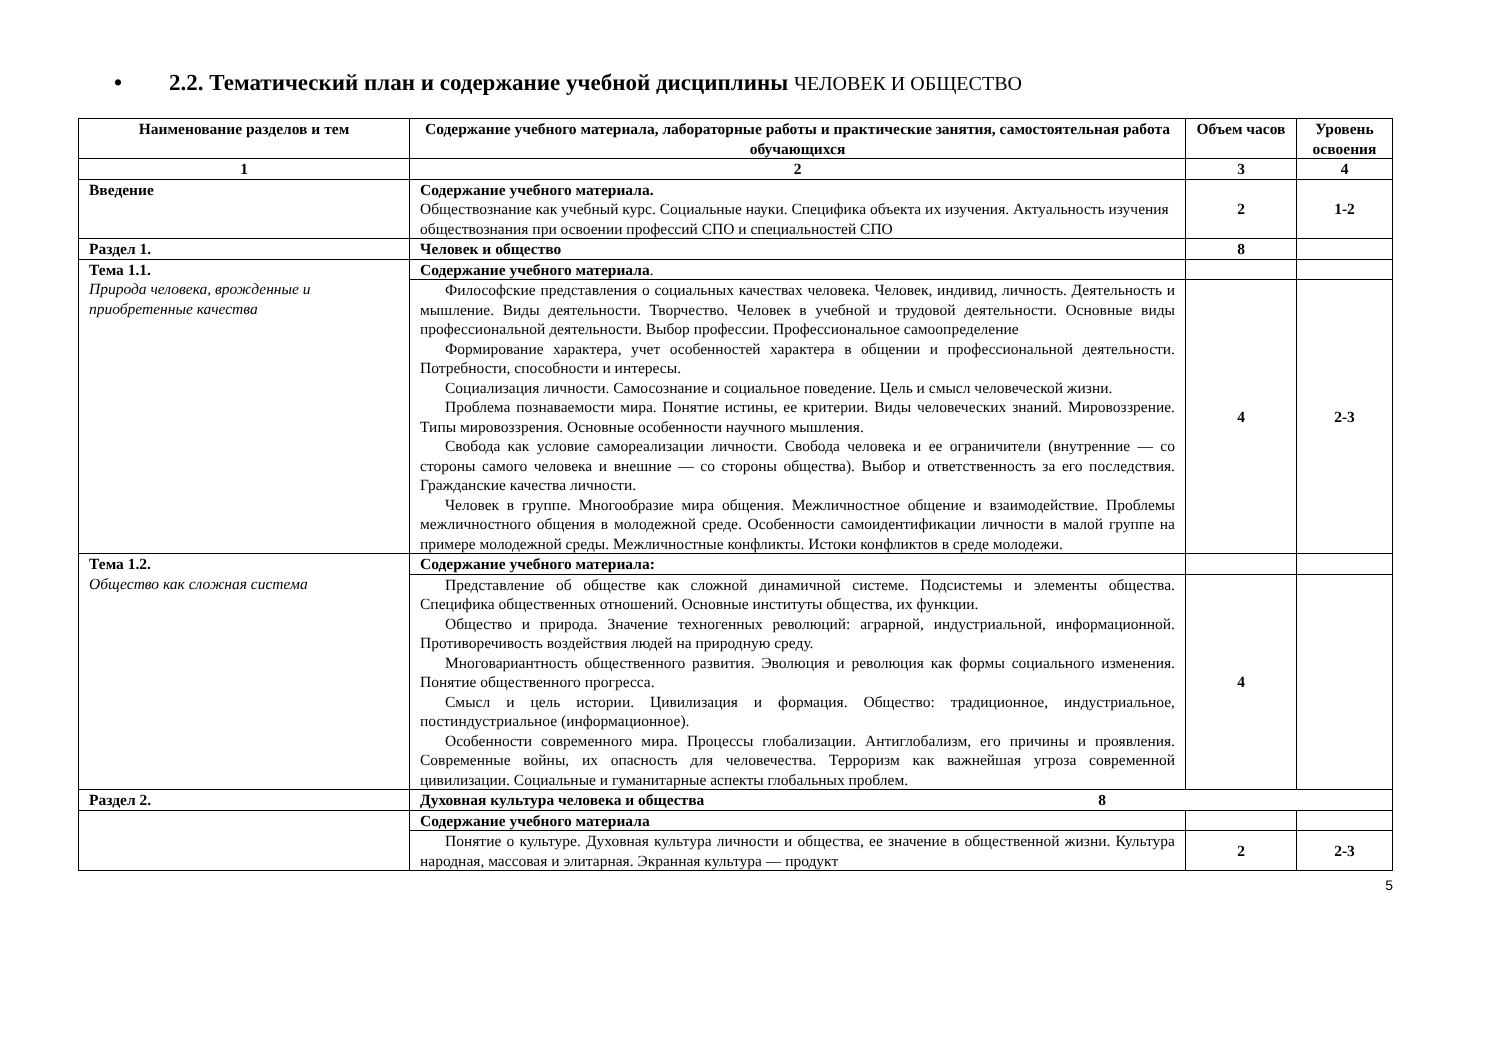• 2.2. Тематический план и содержание учебной дисциплины ЧЕЛОВЕК И ОБЩЕСТВО
| Наименование разделов и тем | Содержание учебного материала, лабораторные работы и практические занятия, самостоятельная работа обучающихся | Объем часов | Уровень освоения |
| --- | --- | --- | --- |
| 1 | 2 | 3 | 4 |
| Введение | Содержание учебного материала. Обществознание как учебный курс. Социальные науки. Специфика объекта их изучения. Актуальность изучения обществознания при освоении профессий СПО и специальностей СПО | 2 | 1-2 |
| Раздел 1. | Человек и общество | 8 | |
| Тема 1.1. Природа человека, врожденные и приобретенные качества | Содержание учебного материала . | | |
| | Философские представления о социальных качествах человека. Человек, индивид, личность. Деятельность и мышление. Виды деятельности. Творчество. Человек в учебной и трудовой деятельности. Основные виды профессиональной деятельности. Выбор профессии. Профессиональное самоопределение Формирование характера, учет особенностей характера в общении и профессиональной деятельности. Потребности, способности и интересы. Социализация личности. Самосознание и социальное поведение. Цель и смысл человеческой жизни. Проблема познаваемости мира. Понятие истины, ее критерии. Виды человеческих знаний. Мировоззрение. Типы мировоззрения. Основные особенности научного мышления. Свобода как условие самореализации личности. Свобода человека и ее ограничители (внутренние — со стороны самого человека и внешние — со стороны общества). Выбор и ответственность за его последствия. Гражданские качества личности. Человек в группе. Многообразие мира общения. Межличностное общение и взаимодействие. Проблемы межличностного общения в молодежной среде. Особенности самоидентификации личности в малой группе на примере молодежной среды. Межличностные конфликты. Истоки конфликтов в среде молодежи. | 4 | 2-3 |
| Тема 1.2. Общество как сложная система | Содержание учебного материала: | | |
| | Представление об обществе как сложной динамичной системе. Подсистемы и элементы общества. Специфика общественных отношений. Основные институты общества, их функции. Общество и природа. Значение техногенных революций: аграрной, индустриальной, информационной. Противоречивость воздействия людей на природную среду. Многовариантность общественного развития. Эволюция и революция как формы социального изменения. Понятие общественного прогресса. Смысл и цель истории. Цивилизация и формация. Общество: традиционное, индустриальное, постиндустриальное (информационное). Особенности современного мира. Процессы глобализации. Антиглобализм, его причины и проявления. Современные войны, их опасность для человечества. Терроризм как важнейшая угроза современной цивилизации. Социальные и гуманитарные аспекты глобальных проблем. | 4 | |
| Раздел 2. | Духовная культура человека и общества 8 | | |
| | Содержание учебного материала | | |
| | Понятие о культуре. Духовная культура личности и общества, ее значение в общественной жизни. Культура народная, массовая и элитарная. Экранная культура — продукт | 2 | 2-3 |
5